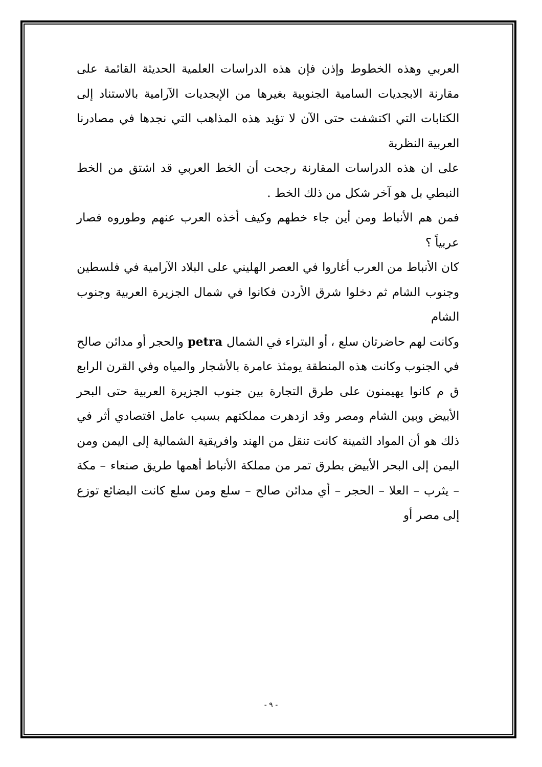العربي وهذه الخطوط وإذن فإن هذه الدراسات العلمية الحديثة القائمة على مقارنة الابجديات السامية الجنوبية بغيرها من الإبجديات الآرامية بالاستناد إلى الكتابات التي اكتشفت حتى الآن لا تؤيد هذه المذاهب التي نجدها في مصادرنا العربية النظرية
على ان هذه الدراسات المقارنة رجحت أن الخط العربي قد اشتق من الخط النبطي بل هو آخر شكل من ذلك الخط .
فمن هم الأنباط ومن أين جاء خطهم وكيف أخذه العرب عنهم وطوروه فصار عربياً ؟
كان الأنباط من العرب أغاروا في العصر الهليني على البلاد الآرامية في فلسطين وجنوب الشام ثم دخلوا شرق الأردن فكانوا في شمال الجزيرة العربية وجنوب الشام
وكانت لهم حاضرتان سلع ، أو البتراء في الشمال petra والحجر أو مدائن صالح في الجنوب وكانت هذه المنطقة يومئذ عامرة بالأشجار والمياه وفي القرن الرابع ق م كانوا يهيمنون على طرق التجارة بين جنوب الجزيرة العربية حتى البحر الأبيض وبين الشام ومصر وقد ازدهرت مملكتهم بسبب عامل اقتصادي أثر في ذلك هو أن المواد الثمينة كانت تنقل من الهند وافريقية الشمالية إلى اليمن ومن اليمن إلى البحر الأبيض بطرق تمر من مملكة الأنباط أهمها طريق صنعاء – مكة – يثرب – العلا – الحجر – أي مدائن صالح – سلع ومن سلع كانت البضائع توزع إلى مصر أو
- ٩ -